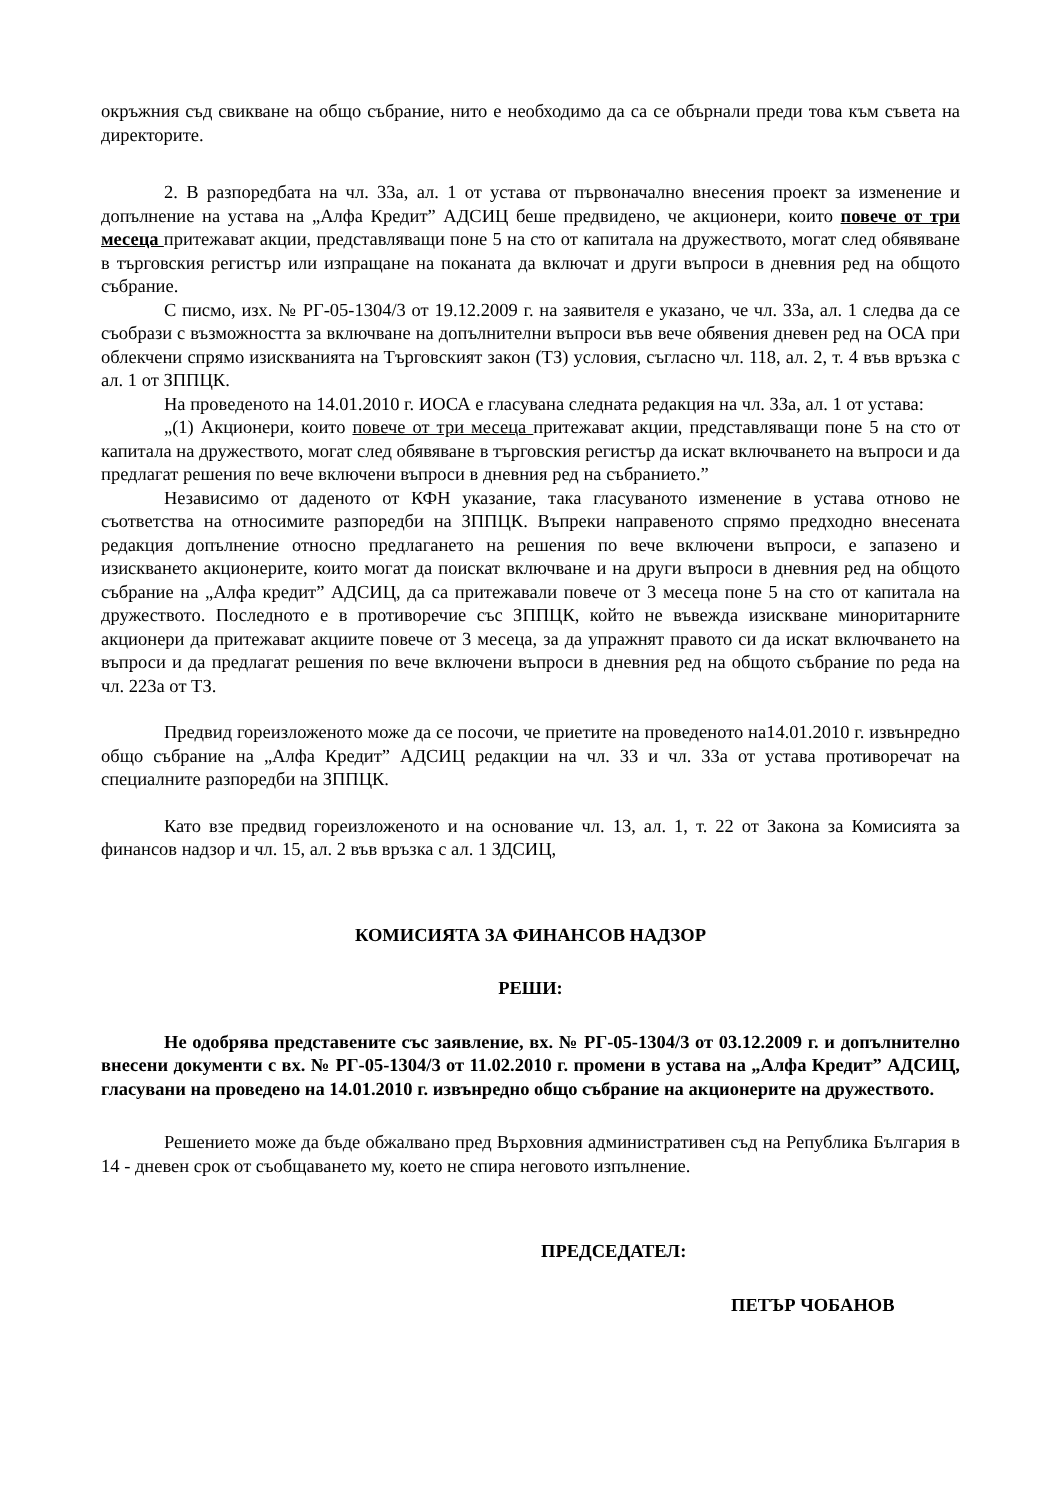окръжния съд свикване на общо събрание, нито е необходимо да са се обърнали преди това към съвета на директорите.
2. В разпоредбата на чл. 33а, ал. 1 от устава от първоначално внесения проект за изменение и допълнение на устава на „Алфа Кредит” АДСИЦ беше предвидено, че акционери, които повече от три месеца притежават акции, представляващи поне 5 на сто от капитала на дружеството, могат след обявяване в търговския регистър или изпращане на поканата да включат и други въпроси в дневния ред на общото събрание.
С писмо, изх. № РГ-05-1304/3 от 19.12.2009 г. на заявителя е указано, че чл. 33а, ал. 1 следва да се съобрази с възможността за включване на допълнителни въпроси във вече обявения дневен ред на ОСА при облекчени спрямо изискванията на Търговският закон (ТЗ) условия, съгласно чл. 118, ал. 2, т. 4 във връзка с ал. 1 от ЗППЦК.
На проведеното на 14.01.2010 г. ИОСА е гласувана следната редакция на чл. 33а, ал. 1 от устава:
„(1) Акционери, които повече от три месеца притежават акции, представляващи поне 5 на сто от капитала на дружеството, могат след обявяване в търговския регистър да искат включването на въпроси и да предлагат решения по вече включени въпроси в дневния ред на събранието.”
Независимо от даденото от КФН указание, така гласуваното изменение в устава отново не съответства на относимите разпоредби на ЗППЦК. Въпреки направеното спрямо предходно внесената редакция допълнение относно предлагането на решения по вече включени въпроси, е запазено и изискването акционерите, които могат да поискат включване и на други въпроси в дневния ред на общото събрание на „Алфа кредит” АДСИЦ, да са притежавали повече от 3 месеца поне 5 на сто от капитала на дружеството. Последното е в противоречие със ЗППЦК, който не въвежда изискване миноритарните акционери да притежават акциите повече от 3 месеца, за да упражнят правото си да искат включването на въпроси и да предлагат решения по вече включени въпроси в дневния ред на общото събрание по реда на чл. 223а от ТЗ.
Предвид гореизложеното може да се посочи, че приетите на проведеното на14.01.2010 г. извънредно общо събрание на „Алфа Кредит” АДСИЦ редакции на чл. 33 и чл. 33а от устава противоречат на специалните разпоредби на ЗППЦК.
Като взе предвид гореизложеното и на основание чл. 13, ал. 1, т. 22 от Закона за Комисията за финансов надзор и чл. 15, ал. 2 във връзка с ал. 1 ЗДСИЦ,
КОМИСИЯТА ЗА ФИНАНСОВ НАДЗОР
РЕШИ:
Не одобрява представените със заявление, вх. № РГ-05-1304/3 от 03.12.2009 г. и допълнително внесени документи с вх. № РГ-05-1304/3 от 11.02.2010 г. промени в устава на „Алфа Кредит” АДСИЦ, гласувани на проведено на 14.01.2010 г. извънредно общо събрание на акционерите на дружеството.
Решението може да бъде обжалвано пред Върховния административен съд на Република България в 14 - дневен срок от съобщаването му, което не спира неговото изпълнение.
ПРЕДСЕДАТЕЛ:
ПЕТЪР ЧОБАНОВ